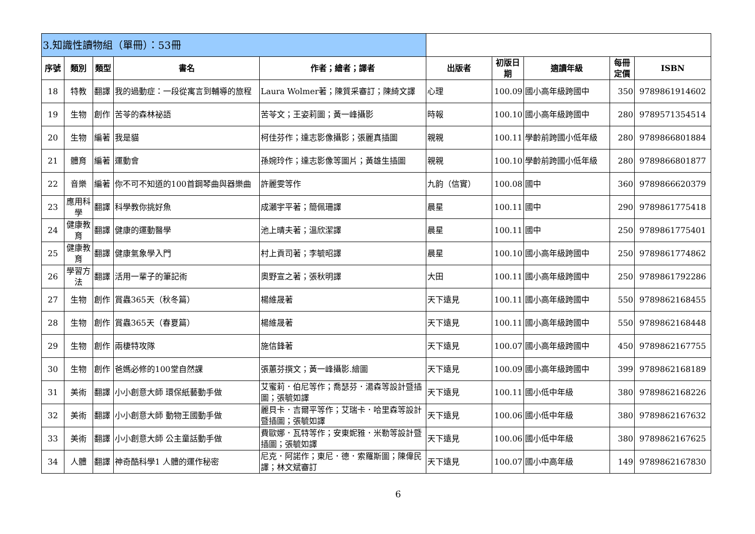| 3.知識性讀物組（單冊）：53冊 | | | | | | | | | |
| 序號 | 類別 | 類型 | 書名 | 作者；繪者；譯者 | 出版者 | 初版日期 | 適讀年級 | 每冊定價 | ISBN |
| 18 | 特教 | 翻譯 | 我的過動症：一段從寓言到輔導的旅程 | Laura Wolmer著；陳質采審訂；陳綺文譯 | 心理 | 100.09 | 國小高年級跨國中 | 350 | 9789861914602 |
| 19 | 生物 | 創作 | 苦苓的森林祕語 | 苦苓文；王姿莉圖；黃一峰攝影 | 時報 | 100.10 | 國小高年級跨國中 | 280 | 9789571354514 |
| 20 | 生物 | 編著 | 我是貓 | 柯佳芬作；達志影像攝影；張麗真插圖 | 親親 | 100.11 | 學齡前跨國小低年級 | 280 | 9789866801884 |
| 21 | 體育 | 編著 | 運動會 | 孫婉玲作；達志影像等圖片；黃雄生插圖 | 親親 | 100.10 | 學齡前跨國小低年級 | 280 | 9789866801877 |
| 22 | 音樂 | 編著 | 你不可不知道的100首鋼琴曲與器樂曲 | 許麗雯等作 | 九韵（信實） | 100.08 | 國中 | 360 | 9789866620379 |
| 23 | 應用科學 | 翻譯 | 科學教你挑好魚 | 成瀨宇平著；簡佩珊譯 | 晨星 | 100.11 | 國中 | 290 | 9789861775418 |
| 24 | 健康教育 | 翻譯 | 健康的運動醫學 | 池上晴夫著；溫欣潔譯 | 晨星 | 100.11 | 國中 | 250 | 9789861775401 |
| 25 | 健康教育 | 翻譯 | 健康氣象學入門 | 村上貢司著；李毓昭譯 | 晨星 | 100.10 | 國小高年級跨國中 | 250 | 9789861774862 |
| 26 | 學習方法 | 翻譯 | 活用一輩子的筆記術 | 奧野宣之著；張秋明譯 | 大田 | 100.11 | 國小高年級跨國中 | 250 | 9789861792286 |
| 27 | 生物 | 創作 | 賞蟲365天（秋冬篇） | 楊維晟著 | 天下遠見 | 100.11 | 國小高年級跨國中 | 550 | 9789862168455 |
| 28 | 生物 | 創作 | 賞蟲365天（春夏篇） | 楊維晟著 | 天下遠見 | 100.11 | 國小高年級跨國中 | 550 | 9789862168448 |
| 29 | 生物 | 創作 | 兩棲特攻隊 | 施信鋒著 | 天下遠見 | 100.07 | 國小高年級跨國中 | 450 | 9789862167755 |
| 30 | 生物 | 創作 | 爸媽必修的100堂自然課 | 張蕙芬撰文；黃一峰攝影.繪圖 | 天下遠見 | 100.09 | 國小高年級跨國中 | 399 | 9789862168189 |
| 31 | 美術 | 翻譯 | 小小創意大師 環保紙藝動手做 | 艾蜜莉．伯尼等作；喬瑟芬．湯森等設計暨插圖；張毓如譯 | 天下遠見 | 100.11 | 國小低中年級 | 380 | 9789862168226 |
| 32 | 美術 | 翻譯 | 小小創意大師 動物王國動手做 | 麗貝卡．吉爾平等作；艾瑞卡．哈里森等設計暨插圖；張毓如譯 | 天下遠見 | 100.06 | 國小低中年級 | 380 | 9789862167632 |
| 33 | 美術 | 翻譯 | 小小創意大師 公主童話動手做 | 費歐娜．瓦特等作；安東妮雅．米勒等設計暨插圖；張毓如譯 | 天下遠見 | 100.06 | 國小低中年級 | 380 | 9789862167625 |
| 34 | 人體 | 翻譯 | 神奇酷科學1 人體的運作秘密 | 尼克．阿諾作；東尼．德．索羅斯圖；陳偉民譯；林文斌審訂 | 天下遠見 | 100.07 | 國小中高年級 | 149 | 9789862167830 |
6